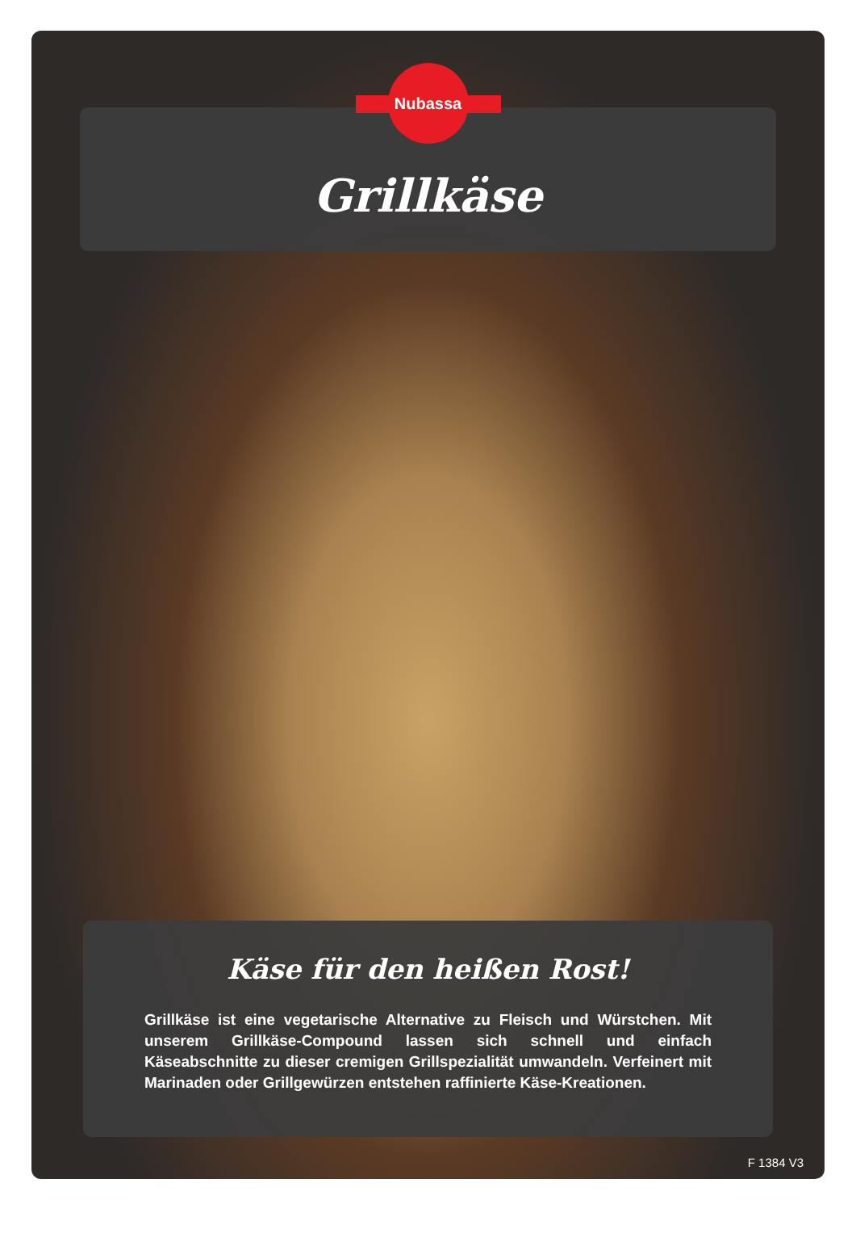Nubassa
Grillkäse
Käse für den heißen Rost!
Grillkäse ist eine vegetarische Alternative zu Fleisch und Würstchen. Mit unserem Grillkäse-Compound lassen sich schnell und einfach Käseabschnitte zu dieser cremigen Grillspezialität umwandeln. Verfeinert mit Marinaden oder Grillgewürzen entstehen raffinierte Käse-Kreationen.
F 1384 V3